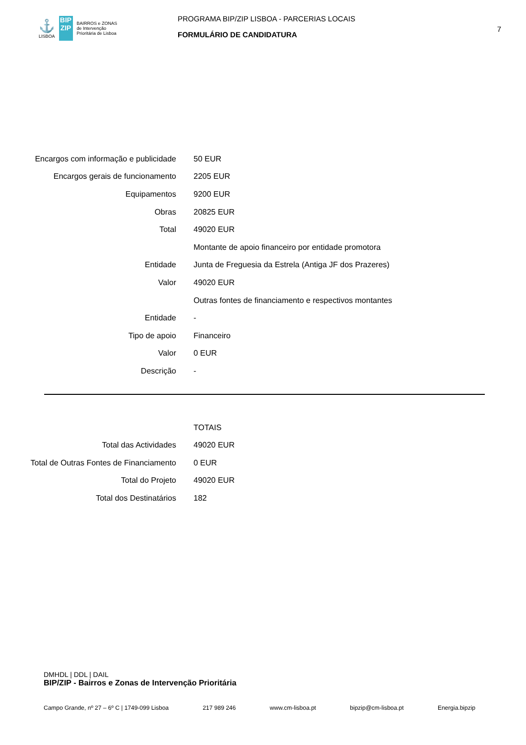⚓
LISBOA
BIP
ZIP
BAIRROS e ZONAS
de Intervenção
Prioritária de Lisboa
PROGRAMA BIP/ZIP LISBOA - PARCERIAS LOCAIS
FORMULÁRIO DE CANDIDATURA
7
| Encargos com informação e publicidade | 50 EUR |
| Encargos gerais de funcionamento | 2205 EUR |
| Equipamentos | 9200 EUR |
| Obras | 20825 EUR |
| Total | 49020 EUR |
| | Montante de apoio financeiro por entidade promotora |
| Entidade | Junta de Freguesia da Estrela (Antiga JF dos Prazeres) |
| Valor | 49020 EUR |
| | Outras fontes de financiamento e respectivos montantes |
| Entidade | - |
| Tipo de apoio | Financeiro |
| Valor | 0 EUR |
| Descrição | - |
| | TOTAIS |
| Total das Actividades | 49020 EUR |
| Total de Outras Fontes de Financiamento | 0 EUR |
| Total do Projeto | 49020 EUR |
| Total dos Destinatários | 182 |
DMHDL | DDL | DAIL
BIP/ZIP - Bairros e Zonas de Intervenção Prioritária
Campo Grande, nº 27 – 6º C | 1749-099 Lisboa 217 989 246 www.cm-lisboa.pt bipzip@cm-lisboa.pt Energia.bipzip